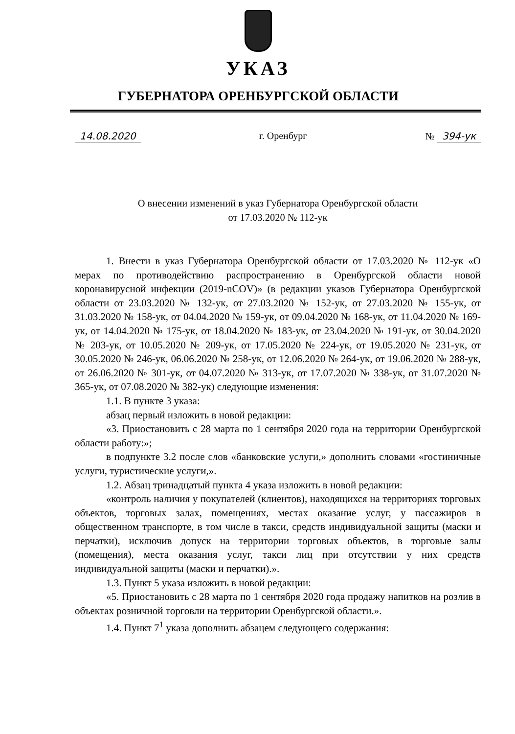УКАЗ
ГУБЕРНАТОРА ОРЕНБУРГСКОЙ ОБЛАСТИ
14.08.2020 г. Оренбург № 394-ук
О внесении изменений в указ Губернатора Оренбургской области
от 17.03.2020 № 112-ук
1. Внести в указ Губернатора Оренбургской области от 17.03.2020 № 112-ук «О мерах по противодействию распространению в Оренбургской области новой коронавирусной инфекции (2019-nCOV)» (в редакции указов Губернатора Оренбургской области от 23.03.2020 № 132-ук, от 27.03.2020 № 152-ук, от 27.03.2020 № 155-ук, от 31.03.2020 № 158-ук, от 04.04.2020 № 159-ук, от 09.04.2020 № 168-ук, от 11.04.2020 № 169-ук, от 14.04.2020 № 175-ук, от 18.04.2020 № 183-ук, от 23.04.2020 № 191-ук, от 30.04.2020 № 203-ук, от 10.05.2020 № 209-ук, от 17.05.2020 № 224-ук, от 19.05.2020 № 231-ук, от 30.05.2020 № 246-ук, 06.06.2020 № 258-ук, от 12.06.2020 № 264-ук, от 19.06.2020 № 288-ук, от 26.06.2020 № 301-ук, от 04.07.2020 № 313-ук, от 17.07.2020 № 338-ук, от 31.07.2020 № 365-ук, от 07.08.2020 № 382-ук) следующие изменения:
1.1. В пункте 3 указа:
абзац первый изложить в новой редакции:
«3. Приостановить с 28 марта по 1 сентября 2020 года на территории Оренбургской области работу:»;
в подпункте 3.2 после слов «банковские услуги,» дополнить словами «гостиничные услуги, туристические услуги,».
1.2. Абзац тринадцатый пункта 4 указа изложить в новой редакции:
«контроль наличия у покупателей (клиентов), находящихся на территориях торговых объектов, торговых залах, помещениях, местах оказание услуг, у пассажиров в общественном транспорте, в том числе в такси, средств индивидуальной защиты (маски и перчатки), исключив допуск на территории торговых объектов, в торговые залы (помещения), места оказания услуг, такси лиц при отсутствии у них средств индивидуальной защиты (маски и перчатки).».
1.3. Пункт 5 указа изложить в новой редакции:
«5. Приостановить с 28 марта по 1 сентября 2020 года продажу напитков на розлив в объектах розничной торговли на территории Оренбургской области.».
1.4. Пункт 7<sup>1</sup> указа дополнить абзацем следующего содержания: